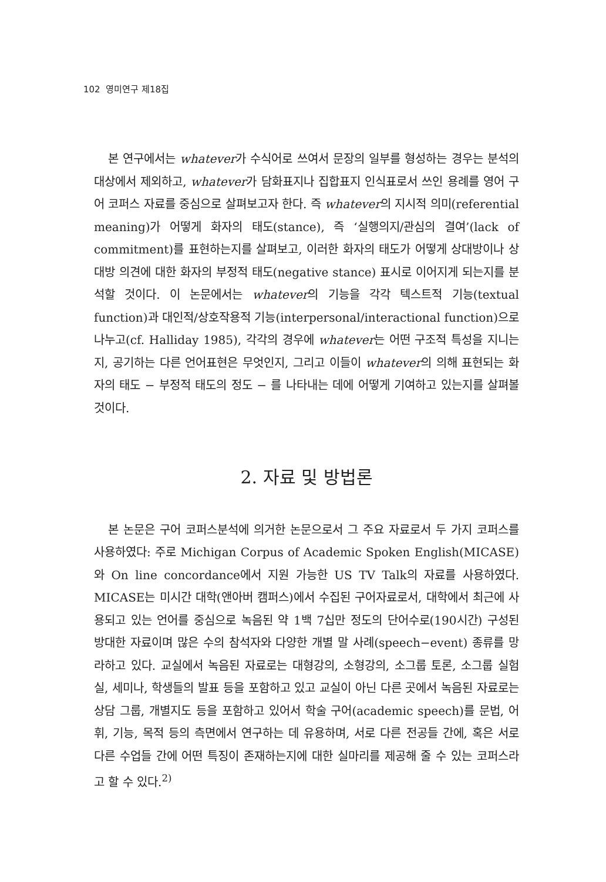102 영미연구 제18집
본 연구에서는 whatever가 수식어로 쓰여서 문장의 일부를 형성하는 경우는 분석의 대상에서 제외하고, whatever가 담화표지나 집합표지 인식표로서 쓰인 용례를 영어 구어 코퍼스 자료를 중심으로 살펴보고자 한다. 즉 whatever의 지시적 의미(referential meaning)가 어떻게 화자의 태도(stance), 즉 ‘실행의지/관심의 결여’(lack of commitment)를 표현하는지를 살펴보고, 이러한 화자의 태도가 어떻게 상대방이나 상대방 의견에 대한 화자의 부정적 태도(negative stance) 표시로 이어지게 되는지를 분석할 것이다. 이 논문에서는 whatever의 기능을 각각 텍스트적 기능(textual function)과 대인적/상호작용적 기능(interpersonal/interactional function)으로 나누고(cf. Halliday 1985), 각각의 경우에 whatever는 어떤 구조적 특성을 지니는지, 공기하는 다른 언어표현은 무엇인지, 그리고 이들이 whatever의 의해 표현되는 화자의 태도 − 부정적 태도의 정도 − 를 나타내는 데에 어떻게 기여하고 있는지를 살펴볼 것이다.
2. 자료 및 방법론
본 논문은 구어 코퍼스분석에 의거한 논문으로서 그 주요 자료로서 두 가지 코퍼스를 사용하였다: 주로 Michigan Corpus of Academic Spoken English(MICASE)와 On line concordance에서 지원 가능한 US TV Talk의 자료를 사용하였다. MICASE는 미시간 대학(앤아버 캠퍼스)에서 수집된 구어자료로서, 대학에서 최근에 사용되고 있는 언어를 중심으로 녹음된 약 1백 7십만 정도의 단어수로(190시간) 구성된 방대한 자료이며 많은 수의 참석자와 다양한 개별 말 사례(speech−event) 종류를 망라하고 있다. 교실에서 녹음된 자료로는 대형강의, 소형강의, 소그룹 토론, 소그룹 실험실, 세미나, 학생들의 발표 등을 포함하고 있고 교실이 아닌 다른 곳에서 녹음된 자료로는 상담 그룹, 개별지도 등을 포함하고 있어서 학술 구어(academic speech)를 문법, 어휘, 기능, 목적 등의 측면에서 연구하는 데 유용하며, 서로 다른 전공들 간에, 혹은 서로 다른 수업들 간에 어떤 특징이 존재하는지에 대한 실마리를 제공해 줄 수 있는 코퍼스라고 할 수 있다.<sup>2)</sup>